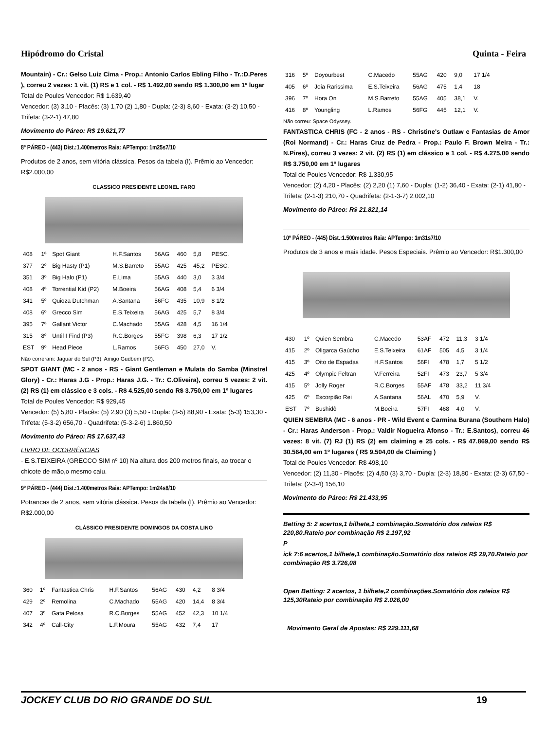Hipódromo do Cristal Quinta - Feira
Mountain) - Cr.: Gelso Luiz Cima - Prop.: Antonio Carlos Ebling Filho - Tr.:D.Peres ), correu 2 vezes: 1 vit. (1) RS e 1 col. - R$ 1.492,00 sendo R$ 1.300,00 em 1º lugar
Total de Poules Vencedor: R$ 1.639,40
Vencedor: (3) 3,10 - Placês: (3) 1,70 (2) 1,80 - Dupla: (2-3) 8,60 - Exata: (3-2) 10,50 - Trifeta: (3-2-1) 47,80
Movimento do Páreo: R$ 19.621,77
8º PÁREO - (443) Dist.:1.400metros Raia: APTempo: 1m25s7/10
Produtos de 2 anos, sem vitória clássica. Pesos da tabela (I). Prêmio ao Vencedor: R$2.000,00
CLASSICO PRESIDENTE LEONEL FARO
| 408 | 1º | Spot Giant | H.F.Santos | 56AG | 460 | 5,8 | PESC. |
| 377 | 2º | Big Hasty (P1) | M.S.Barreto | 55AG | 425 | 45,2 | PESC. |
| 351 | 3º | Big Halo (P1) | E.Lima | 55AG | 440 | 3,0 | 3 3/4 |
| 408 | 4º | Torrential Kid (P2) | M.Boeira | 56AG | 408 | 5,4 | 6 3/4 |
| 341 | 5º | Quioza Dutchman | A.Santana | 56FG | 435 | 10,9 | 8 1/2 |
| 408 | 6º | Grecco Sim | E.S.Teixeira | 56AG | 425 | 5,7 | 8 3/4 |
| 395 | 7º | Gallant Victor | C.Machado | 55AG | 428 | 4,5 | 16 1/4 |
| 315 | 8º | Until I Find (P3) | R.C.Borges | 55FG | 398 | 6,3 | 17 1/2 |
| EST | 9º | Head Piece | L.Ramos | 56FG | 450 | 27,0 | V. |
Não correram: Jaguar do Sul (P3), Amigo Gudbem (P2).
SPOT GIANT (MC - 2 anos - RS - Giant Gentleman e Mulata do Samba (Minstrel Glory) - Cr.: Haras J.G - Prop.: Haras J.G. - Tr.: C.Oliveira), correu 5 vezes: 2 vit. (2) RS (1) em clássico e 3 cols. - R$ 4.525,00 sendo R$ 3.750,00 em 1º lugares
Total de Poules Vencedor: R$ 929,45
Vencedor: (5) 5,80 - Placês: (5) 2,90 (3) 5,50 - Dupla: (3-5) 88,90 - Exata: (5-3) 153,30 - Trifeta: (5-3-2) 656,70 - Quadrifeta: (5-3-2-6) 1.860,50
Movimento do Páreo: R$ 17.637,43
LIVRO DE OCORRÊNCIAS
- E.S.TEIXEIRA (GRECCO SIM nº 10) Na altura dos 200 metros finais, ao trocar o chicote de mão,o mesmo caiu.
9º PÁREO - (444) Dist.:1.400metros Raia: APTempo: 1m24s8/10
Potrancas de 2 anos, sem vitória clássica. Pesos da tabela (I). Prêmio ao Vencedor: R$2.000,00
CLÁSSICO PRESIDENTE DOMINGOS DA COSTA LINO
| 360 | 1º | Fantastica Chris | H.F.Santos | 56AG | 430 | 4,2 | 8 3/4 |
| 429 | 2º | Remolina | C.Machado | 55AG | 420 | 14,4 | 8 3/4 |
| 407 | 3º | Gata Pelosa | R.C.Borges | 55AG | 452 | 42,3 | 10 1/4 |
| 342 | 4º | Call-City | L.F.Moura | 55AG | 432 | 7,4 | 17 |
| 316 | 5º | Doyourbest | C.Macedo | 55AG | 420 | 9,0 | 17 1/4 |
| 405 | 6º | Joia Rarissima | E.S.Teixeira | 56AG | 475 | 1,4 | 18 |
| 396 | 7º | Hora On | M.S.Barreto | 55AG | 405 | 38,1 | V. |
| 416 | 8º | Youngling | L.Ramos | 56FG | 445 | 12,1 | V. |
Não correu: Space Odyssey.
FANTASTICA CHRIS (FC - 2 anos - RS - Christine's Outlaw e Fantasias de Amor (Roi Normand) - Cr.: Haras Cruz de Pedra - Prop.: Paulo F. Brown Meira - Tr.: N.Pires), correu 3 vezes: 2 vit. (2) RS (1) em clássico e 1 col. - R$ 4.275,00 sendo R$ 3.750,00 em 1º lugares
Total de Poules Vencedor: R$ 1.330,95
Vencedor: (2) 4,20 - Placês: (2) 2,20 (1) 7,60 - Dupla: (1-2) 36,40 - Exata: (2-1) 41,80 - Trifeta: (2-1-3) 210,70 - Quadrifeta: (2-1-3-7) 2.002,10
Movimento do Páreo: R$ 21.821,14
10º PÁREO - (445) Dist.:1.500metros Raia: APTempo: 1m31s7/10
Produtos de 3 anos e mais idade. Pesos Especiais. Prêmio ao Vencedor: R$1.300,00
| 430 | 1º | Quien Sembra | C.Macedo | 53AF | 472 | 11,3 | 3 1/4 |
| 415 | 2º | Oligarca Gaúcho | E.S.Teixeira | 61AF | 505 | 4,5 | 3 1/4 |
| 415 | 3º | Oito de Espadas | H.F.Santos | 56FI | 478 | 1,7 | 5 1/2 |
| 425 | 4º | Olympic Feltran | V.Ferreira | 52FI | 473 | 23,7 | 5 3/4 |
| 415 | 5º | Jolly Roger | R.C.Borges | 55AF | 478 | 33,2 | 11 3/4 |
| 425 | 6º | Escorpião Rei | A.Santana | 56AL | 470 | 5,9 | V. |
| EST | 7º | Bushidô | M.Boeira | 57FI | 468 | 4,0 | V. |
QUIEN SEMBRA (MC - 6 anos - PR - Wild Event e Carmina Burana (Southern Halo) - Cr.: Haras Anderson - Prop.: Valdir Nogueira Afonso - Tr.: E.Santos), correu 46 vezes: 8 vit. (7) RJ (1) RS (2) em claiming e 25 cols. - R$ 47.869,00 sendo R$ 30.564,00 em 1º lugares ( R$ 9.504,00 de Claiming )
Total de Poules Vencedor: R$ 498,10
Vencedor: (2) 11,30 - Placês: (2) 4,50 (3) 3,70 - Dupla: (2-3) 18,80 - Exata: (2-3) 67,50 - Trifeta: (2-3-4) 156,10
Movimento do Páreo: R$ 21.433,95
Betting 5: 2 acertos,1 bilhete,1 combinação.Somatório dos rateios R$ 220,80.Rateio por combinação R$ 2.197,92
P
ick 7:6 acertos,1 bilhete,1 combinação.Somatório dos rateios R$ 29,70.Rateio por combinação R$ 3.726,08
Open Betting: 2 acertos, 1 bilhete,2 combinações.Somatório dos rateios R$ 125,30Rateio por combinação R$ 2.026,00
Movimento Geral de Apostas: R$ 229.111,68
JOCKEY CLUB DO RIO GRANDE DO SUL 19